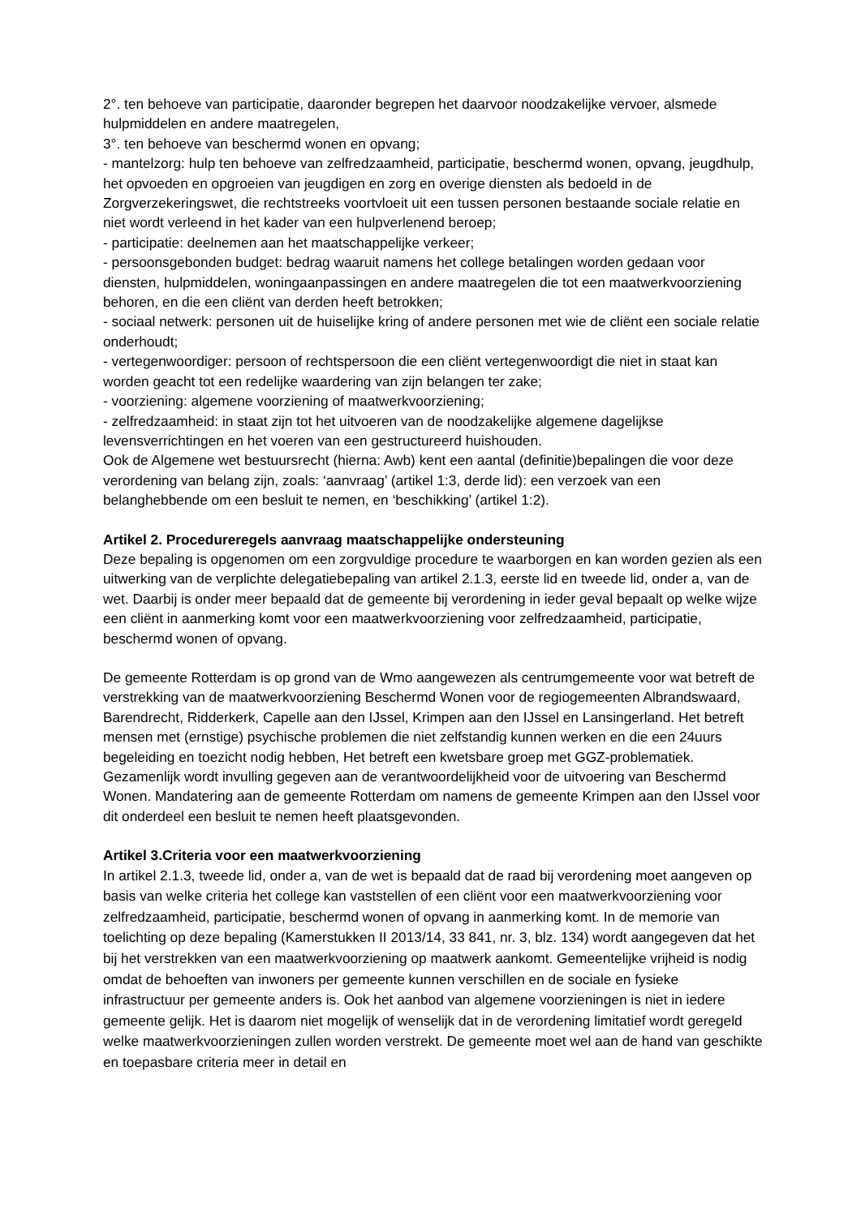2°. ten behoeve van participatie, daaronder begrepen het daarvoor noodzakelijke vervoer, alsmede hulpmiddelen en andere maatregelen,
3°. ten behoeve van beschermd wonen en opvang;
- mantelzorg: hulp ten behoeve van zelfredzaamheid, participatie, beschermd wonen, opvang, jeugdhulp, het opvoeden en opgroeien van jeugdigen en zorg en overige diensten als bedoeld in de Zorgverzekeringswet, die rechtstreeks voortvloeit uit een tussen personen bestaande sociale relatie en niet wordt verleend in het kader van een hulpverlenend beroep;
- participatie: deelnemen aan het maatschappelijke verkeer;
- persoonsgebonden budget: bedrag waaruit namens het college betalingen worden gedaan voor diensten, hulpmiddelen, woningaanpassingen en andere maatregelen die tot een maatwerkvoorziening behoren, en die een cliënt van derden heeft betrokken;
- sociaal netwerk: personen uit de huiselijke kring of andere personen met wie de cliënt een sociale relatie onderhoudt;
- vertegenwoordiger: persoon of rechtspersoon die een cliënt vertegenwoordigt die niet in staat kan worden geacht tot een redelijke waardering van zijn belangen ter zake;
- voorziening: algemene voorziening of maatwerkvoorziening;
- zelfredzaamheid: in staat zijn tot het uitvoeren van de noodzakelijke algemene dagelijkse levensverrichtingen en het voeren van een gestructureerd huishouden.
Ook de Algemene wet bestuursrecht (hierna: Awb) kent een aantal (definitie)bepalingen die voor deze verordening van belang zijn, zoals: ‘aanvraag’ (artikel 1:3, derde lid): een verzoek van een belanghebbende om een besluit te nemen, en ‘beschikking’ (artikel 1:2).
Artikel 2. Procedureregels aanvraag maatschappelijke ondersteuning
Deze bepaling is opgenomen om een zorgvuldige procedure te waarborgen en kan worden gezien als een uitwerking van de verplichte delegatiebepaling van artikel 2.1.3, eerste lid en tweede lid, onder a, van de wet. Daarbij is onder meer bepaald dat de gemeente bij verordening in ieder geval bepaalt op welke wijze een cliënt in aanmerking komt voor een maatwerkvoorziening voor zelfredzaamheid, participatie, beschermd wonen of opvang.
De gemeente Rotterdam is op grond van de Wmo aangewezen als centrumgemeente voor wat betreft de verstrekking van de maatwerkvoorziening Beschermd Wonen voor de regiogemeenten Albrandswaard, Barendrecht, Ridderkerk, Capelle aan den IJssel, Krimpen aan den IJssel en Lansingerland. Het betreft mensen met (ernstige) psychische problemen die niet zelfstandig kunnen werken en die een 24uurs begeleiding en toezicht nodig hebben, Het betreft een kwetsbare groep met GGZ-problematiek. Gezamenlijk wordt invulling gegeven aan de verantwoordelijkheid voor de uitvoering van Beschermd Wonen. Mandatering aan de gemeente Rotterdam om namens de gemeente Krimpen aan den IJssel voor dit onderdeel een besluit te nemen heeft plaatsgevonden.
Artikel 3.Criteria voor een maatwerkvoorziening
In artikel 2.1.3, tweede lid, onder a, van de wet is bepaald dat de raad bij verordening moet aangeven op basis van welke criteria het college kan vaststellen of een cliënt voor een maatwerkvoorziening voor zelfredzaamheid, participatie, beschermd wonen of opvang in aanmerking komt. In de memorie van toelichting op deze bepaling (Kamerstukken II 2013/14, 33 841, nr. 3, blz. 134) wordt aangegeven dat het bij het verstrekken van een maatwerkvoorziening op maatwerk aankomt. Gemeentelijke vrijheid is nodig omdat de behoeften van inwoners per gemeente kunnen verschillen en de sociale en fysieke infrastructuur per gemeente anders is. Ook het aanbod van algemene voorzieningen is niet in iedere gemeente gelijk. Het is daarom niet mogelijk of wenselijk dat in de verordening limitatief wordt geregeld welke maatwerkvoorzieningen zullen worden verstrekt. De gemeente moet wel aan de hand van geschikte en toepasbare criteria meer in detail en